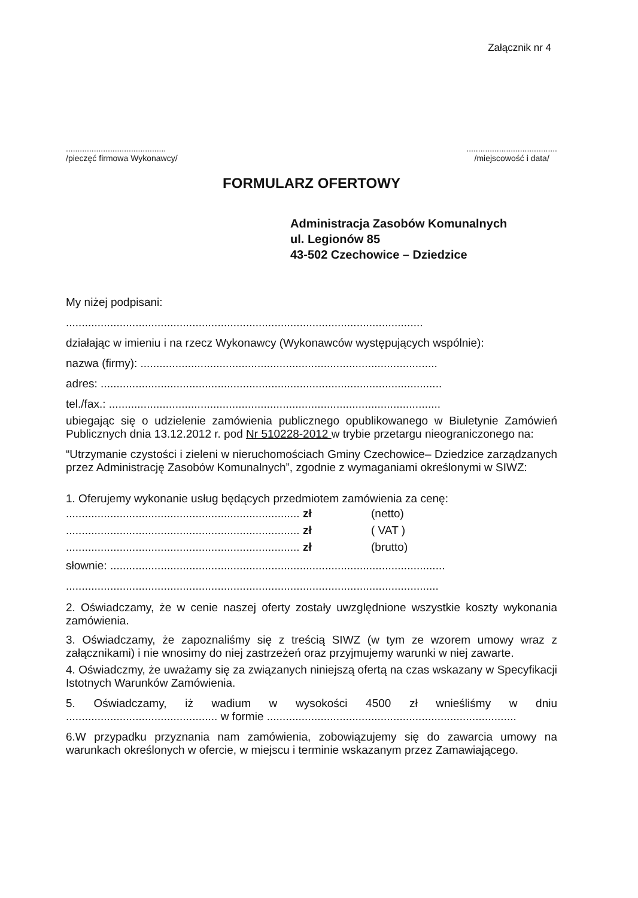Załącznik nr 4
...........................................
/pieczęć firmowa Wykonawcy/
.......................................
/miejscowość i data/
FORMULARZ OFERTOWY
Administracja Zasobów Komunalnych
ul. Legionów 85
43-502 Czechowice – Dziedzice
My niżej podpisani:
.................................................................................................................
działając w imieniu i na rzecz Wykonawcy (Wykonawców występujących wspólnie):
nazwa (firmy): ..............................................................................................
adres: ............................................................................................................
tel./fax.: .........................................................................................................
ubiegając się o udzielenie zamówienia publicznego opublikowanego w Biuletynie Zamówień Publicznych dnia 13.12.2012 r. pod Nr 510228-2012 w trybie przetargu nieograniczonego na:
“Utrzymanie czystości i zieleni w nieruchomościach Gminy Czechowice– Dziedzice zarządzanych przez Administrację Zasobów Komunalnych”, zgodnie z wymaganiami określonymi w SIWZ:
1. Oferujemy wykonanie usług będących przedmiotem zamówienia za cenę:
.......................................................................... zł (netto)
.......................................................................... zł ( VAT )
.......................................................................... zł (brutto)
słownie: ..........................................................................................................
......................................................................................................................
2. Oświadczamy, że w cenie naszej oferty zostały uwzględnione wszystkie koszty wykonania zamówienia.
3. Oświadczamy, że zapoznaliśmy się z treścią SIWZ (w tym ze wzorem umowy wraz z załącznikami) i nie wnosimy do niej zastrzeżeń oraz przyjmujemy warunki w niej zawarte.
4. Oświadczmy, że uważamy się za związanych niniejszą ofertą na czas wskazany w Specyfikacji Istotnych Warunków Zamówienia.
5. Oświadczamy, iż wadium w wysokości 4500 zł wnieśliśmy w dniu ................................................ w formie ...............................................................................
6.W przypadku przyznania nam zamówienia, zobowiązujemy się do zawarcia umowy na warunkach określonych w ofercie, w miejscu i terminie wskazanym przez Zamawiającego.